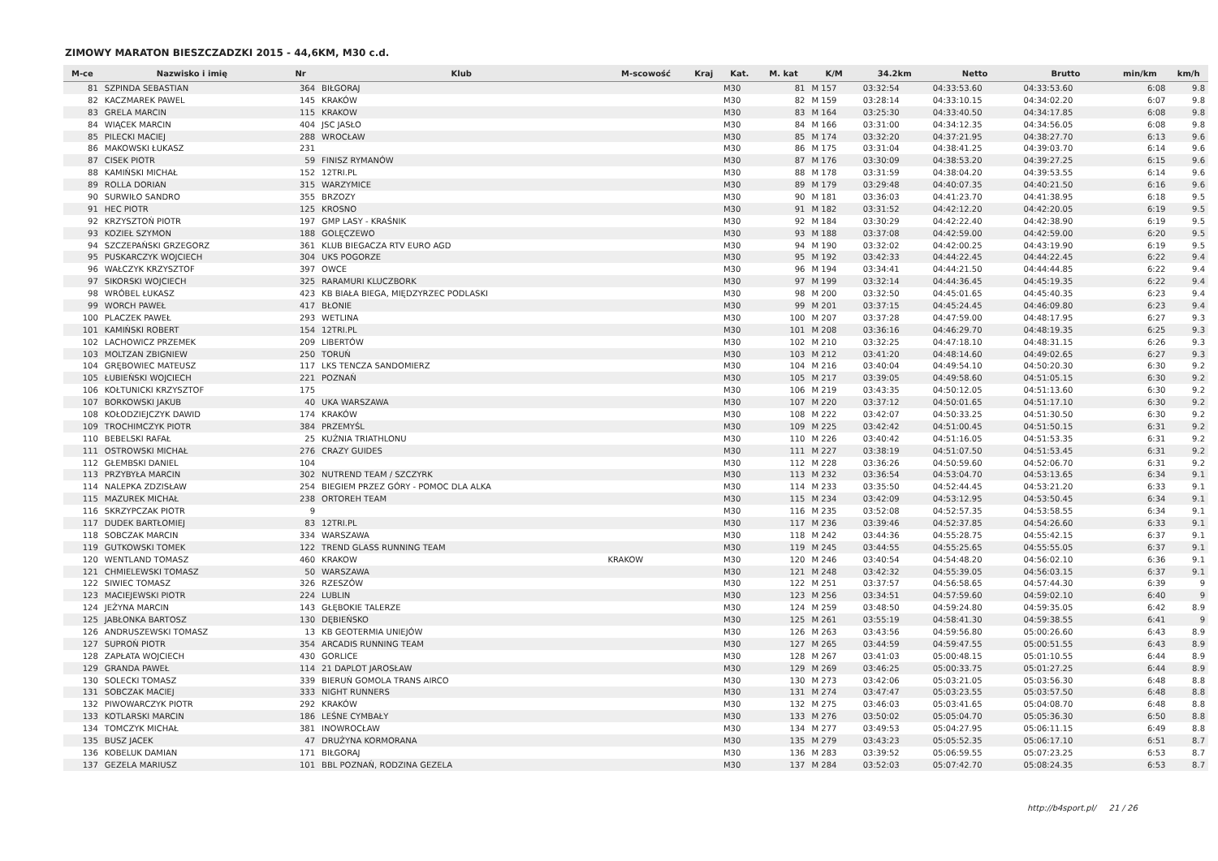ZIMOWY MARATON BIESZCZADZKI 2015 - 44,6KM, M30 c.d.
| M-ce | Nazwisko i imię | Nr | Klub | M-scowość | Kraj | Kat. | M. kat | K/M | 34.2km | Netto | Brutto | min/km | km/h |
| --- | --- | --- | --- | --- | --- | --- | --- | --- | --- | --- | --- | --- | --- |
| 81 | SZPINDA SEBASTIAN | 364 | BIŁGORAJ | | | M30 | 81 | M 157 | 03:32:54 | 04:33:53.60 | 04:33:53.60 | 6:08 | 9.8 |
| 82 | KACZMAREK PAWEL | 145 | KRAKÓW | | | M30 | 82 | M 159 | 03:28:14 | 04:33:10.15 | 04:34:02.20 | 6:07 | 9.8 |
| 83 | GRELA MARCIN | 115 | KRAKOW | | | M30 | 83 | M 164 | 03:25:30 | 04:33:40.50 | 04:34:17.85 | 6:08 | 9.8 |
| 84 | WIĄCEK MARCIN | 404 | JSC JASŁO | | | M30 | 84 | M 166 | 03:31:00 | 04:34:12.35 | 04:34:56.05 | 6:08 | 9.8 |
| 85 | PILECKI MACIEJ | 288 | WROCŁAW | | | M30 | 85 | M 174 | 03:32:20 | 04:37:21.95 | 04:38:27.70 | 6:13 | 9.6 |
| 86 | MAKOWSKI ŁUKASZ | 231 | | | | M30 | 86 | M 175 | 03:31:04 | 04:38:41.25 | 04:39:03.70 | 6:14 | 9.6 |
| 87 | CISEK PIOTR | 59 | FINISZ RYMANÓW | | | M30 | 87 | M 176 | 03:30:09 | 04:38:53.20 | 04:39:27.25 | 6:15 | 9.6 |
| 88 | KAMIŃSKI MICHAŁ | 152 | 12TRI.PL | | | M30 | 88 | M 178 | 03:31:59 | 04:38:04.20 | 04:39:53.55 | 6:14 | 9.6 |
| 89 | ROLLA DORIAN | 315 | WARZYMICE | | | M30 | 89 | M 179 | 03:29:48 | 04:40:07.35 | 04:40:21.50 | 6:16 | 9.6 |
| 90 | SURWIŁO SANDRO | 355 | BRZOZY | | | M30 | 90 | M 181 | 03:36:03 | 04:41:23.70 | 04:41:38.95 | 6:18 | 9.5 |
| 91 | HEC PIOTR | 125 | KROSNO | | | M30 | 91 | M 182 | 03:31:52 | 04:42:12.20 | 04:42:20.05 | 6:19 | 9.5 |
| 92 | KRZYSZTOŃ PIOTR | 197 | GMP LASY - KRAŚNIK | | | M30 | 92 | M 184 | 03:30:29 | 04:42:22.40 | 04:42:38.90 | 6:19 | 9.5 |
| 93 | KOZIEŁ SZYMON | 188 | GOLĘCZEWO | | | M30 | 93 | M 188 | 03:37:08 | 04:42:59.00 | 04:42:59.00 | 6:20 | 9.5 |
| 94 | SZCZEPAŃSKI GRZEGORZ | 361 | KLUB BIEGACZA RTV EURO AGD | | | M30 | 94 | M 190 | 03:32:02 | 04:42:00.25 | 04:43:19.90 | 6:19 | 9.5 |
| 95 | PUSKARCZYK WOJCIECH | 304 | UKS POGORZE | | | M30 | 95 | M 192 | 03:42:33 | 04:44:22.45 | 04:44:22.45 | 6:22 | 9.4 |
| 96 | WAŁCZYK KRZYSZTOF | 397 | OWCE | | | M30 | 96 | M 194 | 03:34:41 | 04:44:21.50 | 04:44:44.85 | 6:22 | 9.4 |
| 97 | SIKORSKI WOJCIECH | 325 | RARAMURI KLUCZBORK | | | M30 | 97 | M 199 | 03:32:14 | 04:44:36.45 | 04:45:19.35 | 6:22 | 9.4 |
| 98 | WRÓBEL ŁUKASZ | 423 | KB BIAŁA BIEGA, MIĘDZYRZEC PODLASKI | | | M30 | 98 | M 200 | 03:32:50 | 04:45:01.65 | 04:45:40.35 | 6:23 | 9.4 |
| 99 | WORCH PAWEŁ | 417 | BŁONIE | | | M30 | 99 | M 201 | 03:37:15 | 04:45:24.45 | 04:46:09.80 | 6:23 | 9.4 |
| 100 | PLACZEK PAWEŁ | 293 | WETLINA | | | M30 | 100 | M 207 | 03:37:28 | 04:47:59.00 | 04:48:17.95 | 6:27 | 9.3 |
| 101 | KAMIŃSKI ROBERT | 154 | 12TRI.PL | | | M30 | 101 | M 208 | 03:36:16 | 04:46:29.70 | 04:48:19.35 | 6:25 | 9.3 |
| 102 | LACHOWICZ PRZEMEK | 209 | LIBERTÓW | | | M30 | 102 | M 210 | 03:32:25 | 04:47:18.10 | 04:48:31.15 | 6:26 | 9.3 |
| 103 | MOLTZAN ZBIGNIEW | 250 | TORUŃ | | | M30 | 103 | M 212 | 03:41:20 | 04:48:14.60 | 04:49:02.65 | 6:27 | 9.3 |
| 104 | GRĘBOWIEC MATEUSZ | 117 | LKS TENCZA SANDOMIERZ | | | M30 | 104 | M 216 | 03:40:04 | 04:49:54.10 | 04:50:20.30 | 6:30 | 9.2 |
| 105 | ŁUBIEŃSKI WOJCIECH | 221 | POZNAŃ | | | M30 | 105 | M 217 | 03:39:05 | 04:49:58.60 | 04:51:05.15 | 6:30 | 9.2 |
| 106 | KOŁTUNICKI KRZYSZTOF | 175 | | | | M30 | 106 | M 219 | 03:43:35 | 04:50:12.05 | 04:51:13.60 | 6:30 | 9.2 |
| 107 | BORKOWSKI JAKUB | 40 | UKA WARSZAWA | | | M30 | 107 | M 220 | 03:37:12 | 04:50:01.65 | 04:51:17.10 | 6:30 | 9.2 |
| 108 | KOŁODZIEJCZYK DAWID | 174 | KRAKÓW | | | M30 | 108 | M 222 | 03:42:07 | 04:50:33.25 | 04:51:30.50 | 6:30 | 9.2 |
| 109 | TROCHIMCZYK PIOTR | 384 | PRZEMYŚL | | | M30 | 109 | M 225 | 03:42:42 | 04:51:00.45 | 04:51:50.15 | 6:31 | 9.2 |
| 110 | BEBELSKI RAFAŁ | 25 | KUŹNIA TRIATHLONU | | | M30 | 110 | M 226 | 03:40:42 | 04:51:16.05 | 04:51:53.35 | 6:31 | 9.2 |
| 111 | OSTROWSKI MICHAŁ | 276 | CRAZY GUIDES | | | M30 | 111 | M 227 | 03:38:19 | 04:51:07.50 | 04:51:53.45 | 6:31 | 9.2 |
| 112 | GŁEMBSKI DANIEL | 104 | | | | M30 | 112 | M 228 | 03:36:26 | 04:50:59.60 | 04:52:06.70 | 6:31 | 9.2 |
| 113 | PRZYBYŁA MARCIN | 302 | NUTREND TEAM / SZCZYRK | | | M30 | 113 | M 232 | 03:36:54 | 04:53:04.70 | 04:53:13.65 | 6:34 | 9.1 |
| 114 | NALEPKA ZDZISŁAW | 254 | BIEGIEM PRZEZ GÓRY - POMOC DLA ALKA | | | M30 | 114 | M 233 | 03:35:50 | 04:52:44.45 | 04:53:21.20 | 6:33 | 9.1 |
| 115 | MAZUREK MICHAŁ | 238 | ORTOREH TEAM | | | M30 | 115 | M 234 | 03:42:09 | 04:53:12.95 | 04:53:50.45 | 6:34 | 9.1 |
| 116 | SKRZYPCZAK PIOTR | 9 | | | | M30 | 116 | M 235 | 03:52:08 | 04:52:57.35 | 04:53:58.55 | 6:34 | 9.1 |
| 117 | DUDEK BARTŁOMIEJ | 83 | 12TRI.PL | | | M30 | 117 | M 236 | 03:39:46 | 04:52:37.85 | 04:54:26.60 | 6:33 | 9.1 |
| 118 | SOBCZAK MARCIN | 334 | WARSZAWA | | | M30 | 118 | M 242 | 03:44:36 | 04:55:28.75 | 04:55:42.15 | 6:37 | 9.1 |
| 119 | GUTKOWSKI TOMEK | 122 | TREND GLASS RUNNING TEAM | | | M30 | 119 | M 245 | 03:44:55 | 04:55:25.65 | 04:55:55.05 | 6:37 | 9.1 |
| 120 | WENTLAND TOMASZ | 460 | KRAKOW | KRAKOW | | M30 | 120 | M 246 | 03:40:54 | 04:54:48.20 | 04:56:02.10 | 6:36 | 9.1 |
| 121 | CHMIELEWSKI TOMASZ | 50 | WARSZAWA | | | M30 | 121 | M 248 | 03:42:32 | 04:55:39.05 | 04:56:03.15 | 6:37 | 9.1 |
| 122 | SIWIEC TOMASZ | 326 | RZESZÓW | | | M30 | 122 | M 251 | 03:37:57 | 04:56:58.65 | 04:57:44.30 | 6:39 | 9 |
| 123 | MACIEJEWSKI PIOTR | 224 | LUBLIN | | | M30 | 123 | M 256 | 03:34:51 | 04:57:59.60 | 04:59:02.10 | 6:40 | 9 |
| 124 | JEŻYNA MARCIN | 143 | GŁĘBOKIE TALERZE | | | M30 | 124 | M 259 | 03:48:50 | 04:59:24.80 | 04:59:35.05 | 6:42 | 8.9 |
| 125 | JABŁONKA BARTOSZ | 130 | DĘBIEŃSKO | | | M30 | 125 | M 261 | 03:55:19 | 04:58:41.30 | 04:59:38.55 | 6:41 | 9 |
| 126 | ANDRUSZEWSKI TOMASZ | 13 | KB GEOTERMIA UNIEJÓW | | | M30 | 126 | M 263 | 03:43:56 | 04:59:56.80 | 05:00:26.60 | 6:43 | 8.9 |
| 127 | SUPROŃ PIOTR | 354 | ARCADIS RUNNING TEAM | | | M30 | 127 | M 265 | 03:44:59 | 04:59:47.55 | 05:00:51.55 | 6:43 | 8.9 |
| 128 | ZAPŁATA WOJCIECH | 430 | GORLICE | | | M30 | 128 | M 267 | 03:41:03 | 05:00:48.15 | 05:01:10.55 | 6:44 | 8.9 |
| 129 | GRANDA PAWEŁ | 114 | 21 DAPLOT JAROSŁAW | | | M30 | 129 | M 269 | 03:46:25 | 05:00:33.75 | 05:01:27.25 | 6:44 | 8.9 |
| 130 | SOLECKI TOMASZ | 339 | BIERUŃ GOMOLA TRANS AIRCO | | | M30 | 130 | M 273 | 03:42:06 | 05:03:21.05 | 05:03:56.30 | 6:48 | 8.8 |
| 131 | SOBCZAK MACIEJ | 333 | NIGHT RUNNERS | | | M30 | 131 | M 274 | 03:47:47 | 05:03:23.55 | 05:03:57.50 | 6:48 | 8.8 |
| 132 | PIWOWARCZYK PIOTR | 292 | KRAKÓW | | | M30 | 132 | M 275 | 03:46:03 | 05:03:41.65 | 05:04:08.70 | 6:48 | 8.8 |
| 133 | KOTLARSKI MARCIN | 186 | LEŚNE CYMBAŁY | | | M30 | 133 | M 276 | 03:50:02 | 05:05:04.70 | 05:05:36.30 | 6:50 | 8.8 |
| 134 | TOMCZYK MICHAŁ | 381 | INOWROCŁAW | | | M30 | 134 | M 277 | 03:49:53 | 05:04:27.95 | 05:06:11.15 | 6:49 | 8.8 |
| 135 | BUSZ JACEK | 47 | DRUŻYNA KORMORANA | | | M30 | 135 | M 279 | 03:43:23 | 05:05:52.35 | 05:06:17.10 | 6:51 | 8.7 |
| 136 | KOBELUK DAMIAN | 171 | BIŁGORAJ | | | M30 | 136 | M 283 | 03:39:52 | 05:06:59.55 | 05:07:23.25 | 6:53 | 8.7 |
| 137 | GEZELA MARIUSZ | 101 | BBL POZNAŃ, RODZINA GEZELA | | | M30 | 137 | M 284 | 03:52:03 | 05:07:42.70 | 05:08:24.35 | 6:53 | 8.7 |
http://b4sport.pl/ 21 / 26